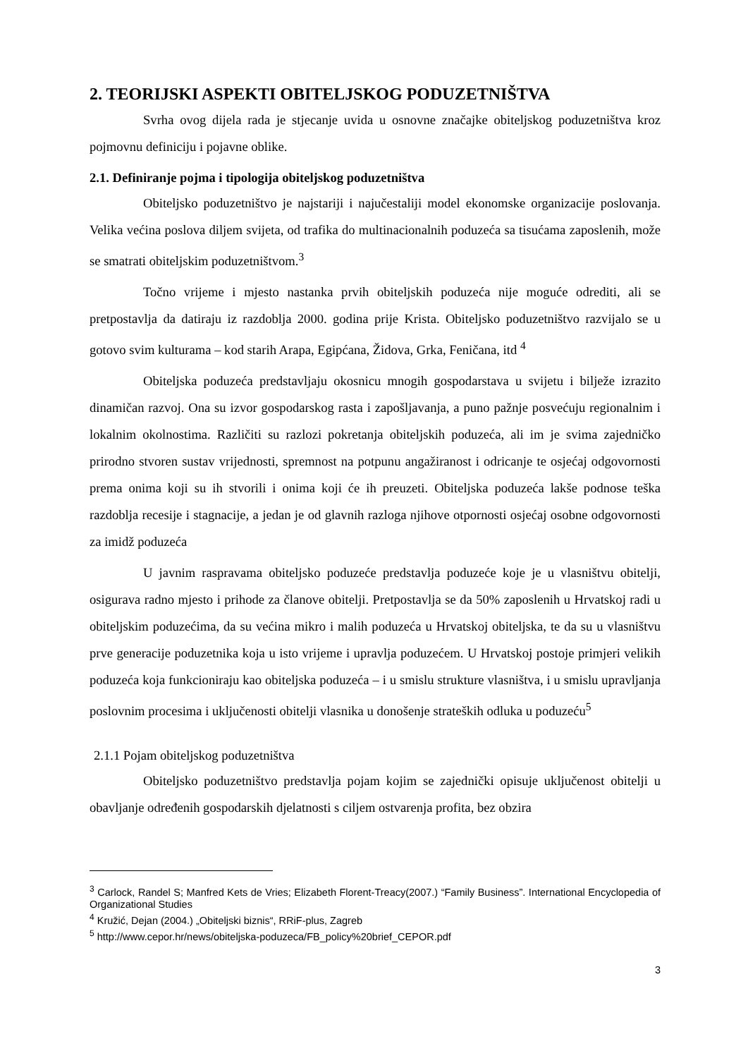2. TEORIJSKI ASPEKTI OBITELJSKOG PODUZETNIŠTVA
Svrha ovog dijela rada je stjecanje uvida u osnovne značajke obiteljskog poduzetništva kroz pojmovnu definiciju i pojavne oblike.
2.1. Definiranje pojma i tipologija obiteljskog poduzetništva
Obiteljsko poduzetništvo je najstariji i najučestaliji model ekonomske organizacije poslovanja. Velika većina poslova diljem svijeta, od trafika do multinacionalnih poduzeća sa tisućama zaposlenih, može se smatrati obiteljskim poduzetništvom.<sup>3</sup>
Točno vrijeme i mjesto nastanka prvih obiteljskih poduzeća nije moguće odrediti, ali se pretpostavlja da datiraju iz razdoblja 2000. godina prije Krista. Obiteljsko poduzetništvo razvijalo se u gotovo svim kulturama – kod starih Arapa, Egipćana, Židova, Grka, Feničana, itd <sup>4</sup>
Obiteljska poduzeća predstavljaju okosnicu mnogih gospodarstava u svijetu i bilježe izrazito dinamičan razvoj. Ona su izvor gospodarskog rasta i zapošljavanja, a puno pažnje posvećuju regionalnim i lokalnim okolnostima. Različiti su razlozi pokretanja obiteljskih poduzeća, ali im je svima zajedničko prirodno stvoren sustav vrijednosti, spremnost na potpunu angažiranost i odricanje te osjećaj odgovornosti prema onima koji su ih stvorili i onima koji će ih preuzeti. Obiteljska poduzeća lakše podnose teška razdoblja recesije i stagnacije, a jedan je od glavnih razloga njihove otpornosti osjećaj osobne odgovornosti za imidž poduzeća
U javnim raspravama obiteljsko poduzeće predstavlja poduzeće koje je u vlasništvu obitelji, osigurava radno mjesto i prihode za članove obitelji. Pretpostavlja se da 50% zaposlenih u Hrvatskoj radi u obiteljskim poduzećima, da su većina mikro i malih poduzeća u Hrvatskoj obiteljska, te da su u vlasništvu prve generacije poduzetnika koja u isto vrijeme i upravlja poduzećem. U Hrvatskoj postoje primjeri velikih poduzeća koja funkcioniraju kao obiteljska poduzeća – i u smislu strukture vlasništva, i u smislu upravljanja poslovnim procesima i uključenosti obitelji vlasnika u donošenje strateških odluka u poduzeću<sup>5</sup>
2.1.1 Pojam obiteljskog poduzetništva
Obiteljsko poduzetništvo predstavlja pojam kojim se zajednički opisuje uključenost obitelji u obavljanje određenih gospodarskih djelatnosti s ciljem ostvarenja profita, bez obzira
<sup>3</sup> Carlock, Randel S; Manfred Kets de Vries; Elizabeth Florent-Treacy(2007.) “Family Business”. International Encyclopedia of Organizational Studies
<sup>4</sup> Kružić, Dejan (2004.) „Obiteljski biznis“, RRiF-plus, Zagreb
<sup>5</sup> http://www.cepor.hr/news/obiteljska-poduzeca/FB_policy%20brief_CEPOR.pdf
3